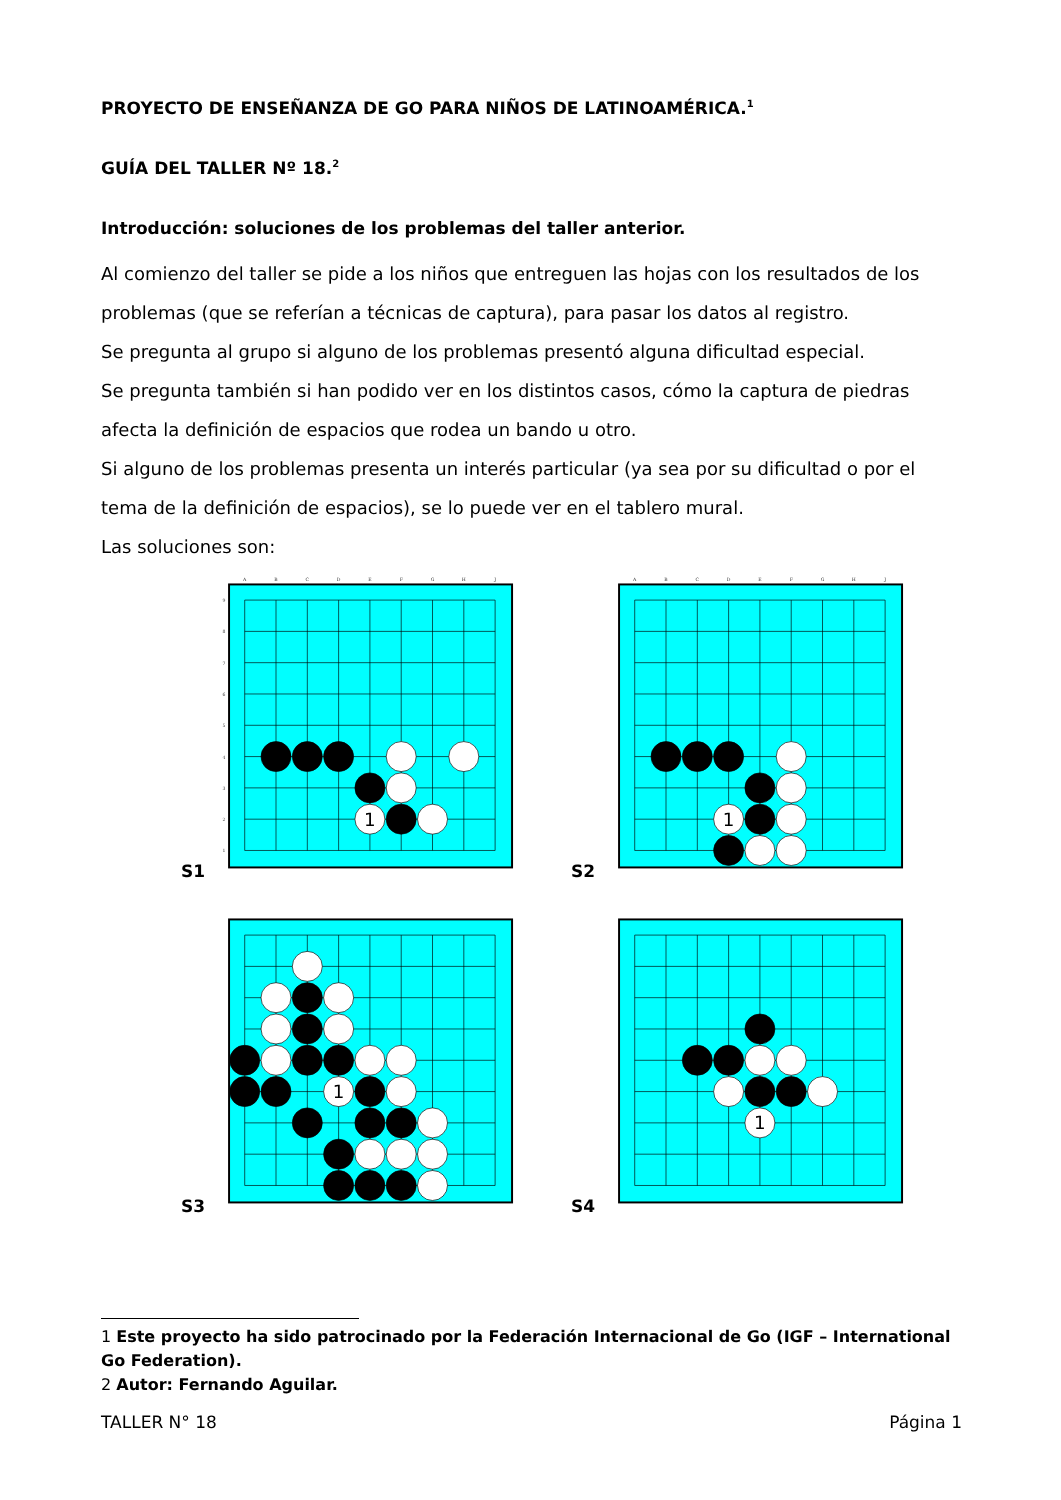PROYECTO DE ENSEÑANZA DE GO PARA NIÑOS DE LATINOAMÉRICA.<sup>1</sup>
GUÍA DEL TALLER Nº 18.<sup>2</sup>
Introducción: soluciones de los problemas del taller anterior.
Al comienzo del taller se pide a los niños que entreguen las hojas con los resultados de los problemas (que se referían a técnicas de captura), para pasar los datos al registro.
Se pregunta al grupo si alguno de los problemas presentó alguna dificultad especial.
Se pregunta también si han podido ver en los distintos casos, cómo la captura de piedras afecta la definición de espacios que rodea un bando u otro.
Si alguno de los problemas presenta un interés particular (ya sea por su dificultad o por el tema de la definición de espacios), se lo puede ver en el tablero mural.
Las soluciones son:
S1
A
B
C
D
E
F
G
H
J
9
8
7
6
5
4
3
2
1
1
S2
A
B
C
D
E
F
G
H
J
1
S3
1
S4
1
1 Este proyecto ha sido patrocinado por la Federación Internacional de Go (IGF – International Go Federation).
2 Autor: Fernando Aguilar.
TALLER N° 18 Página 1